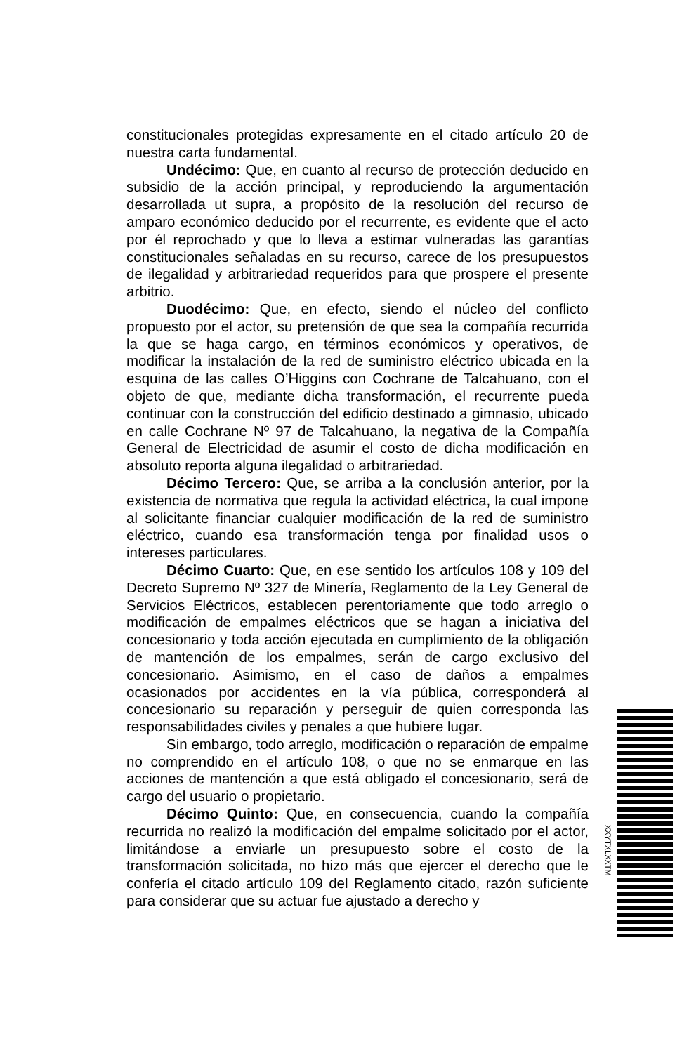constitucionales protegidas expresamente en el citado artículo 20 de nuestra carta fundamental.
Undécimo: Que, en cuanto al recurso de protección deducido en subsidio de la acción principal, y reproduciendo la argumentación desarrollada ut supra, a propósito de la resolución del recurso de amparo económico deducido por el recurrente, es evidente que el acto por él reprochado y que lo lleva a estimar vulneradas las garantías constitucionales señaladas en su recurso, carece de los presupuestos de ilegalidad y arbitrariedad requeridos para que prospere el presente arbitrio.
Duodécimo: Que, en efecto, siendo el núcleo del conflicto propuesto por el actor, su pretensión de que sea la compañía recurrida la que se haga cargo, en términos económicos y operativos, de modificar la instalación de la red de suministro eléctrico ubicada en la esquina de las calles O’Higgins con Cochrane de Talcahuano, con el objeto de que, mediante dicha transformación, el recurrente pueda continuar con la construcción del edificio destinado a gimnasio, ubicado en calle Cochrane Nº 97 de Talcahuano, la negativa de la Compañía General de Electricidad de asumir el costo de dicha modificación en absoluto reporta alguna ilegalidad o arbitrariedad.
Décimo Tercero: Que, se arriba a la conclusión anterior, por la existencia de normativa que regula la actividad eléctrica, la cual impone al solicitante financiar cualquier modificación de la red de suministro eléctrico, cuando esa transformación tenga por finalidad usos o intereses particulares.
Décimo Cuarto: Que, en ese sentido los artículos 108 y 109 del Decreto Supremo Nº 327 de Minería, Reglamento de la Ley General de Servicios Eléctricos, establecen perentoriamente que todo arreglo o modificación de empalmes eléctricos que se hagan a iniciativa del concesionario y toda acción ejecutada en cumplimiento de la obligación de mantención de los empalmes, serán de cargo exclusivo del concesionario. Asimismo, en el caso de daños a empalmes ocasionados por accidentes en la vía pública, corresponderá al concesionario su reparación y perseguir de quien corresponda las responsabilidades civiles y penales a que hubiere lugar.
Sin embargo, todo arreglo, modificación o reparación de empalme no comprendido en el artículo 108, o que no se enmarque en las acciones de mantención a que está obligado el concesionario, será de cargo del usuario o propietario.
Décimo Quinto: Que, en consecuencia, cuando la compañía recurrida no realizó la modificación del empalme solicitado por el actor, limitándose a enviarle un presupuesto sobre el costo de la transformación solicitada, no hizo más que ejercer el derecho que le confería el citado artículo 109 del Reglamento citado, razón suficiente para considerar que su actuar fue ajustado a derecho y
XXYTXLXXTM